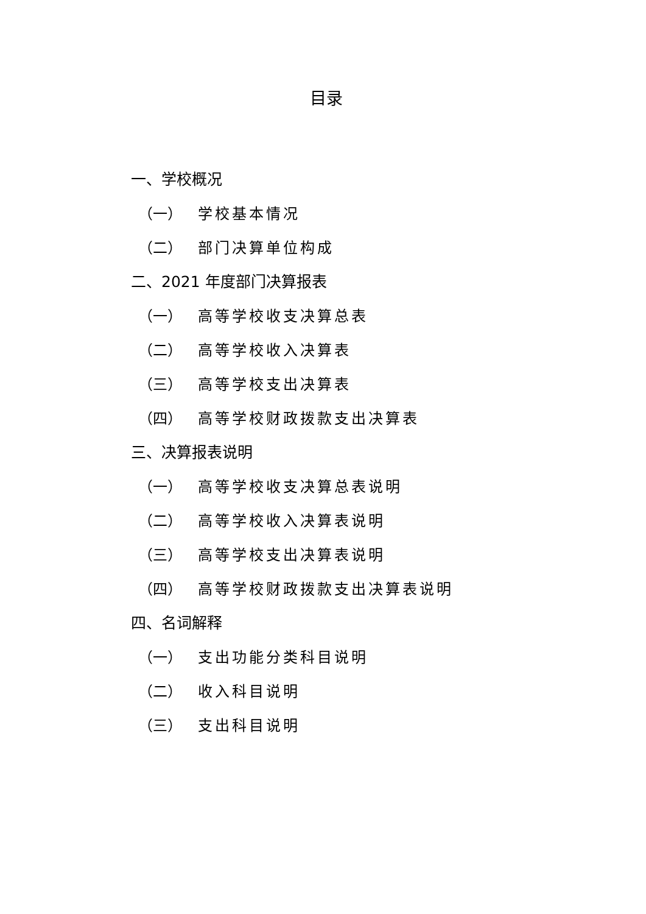目录
一、学校概况
（一） 学校基本情况
（二） 部门决算单位构成
二、2021 年度部门决算报表
（一） 高等学校收支决算总表
（二） 高等学校收入决算表
（三） 高等学校支出决算表
（四） 高等学校财政拨款支出决算表
三、决算报表说明
（一） 高等学校收支决算总表说明
（二） 高等学校收入决算表说明
（三） 高等学校支出决算表说明
（四） 高等学校财政拨款支出决算表说明
四、名词解释
（一） 支出功能分类科目说明
（二） 收入科目说明
（三） 支出科目说明